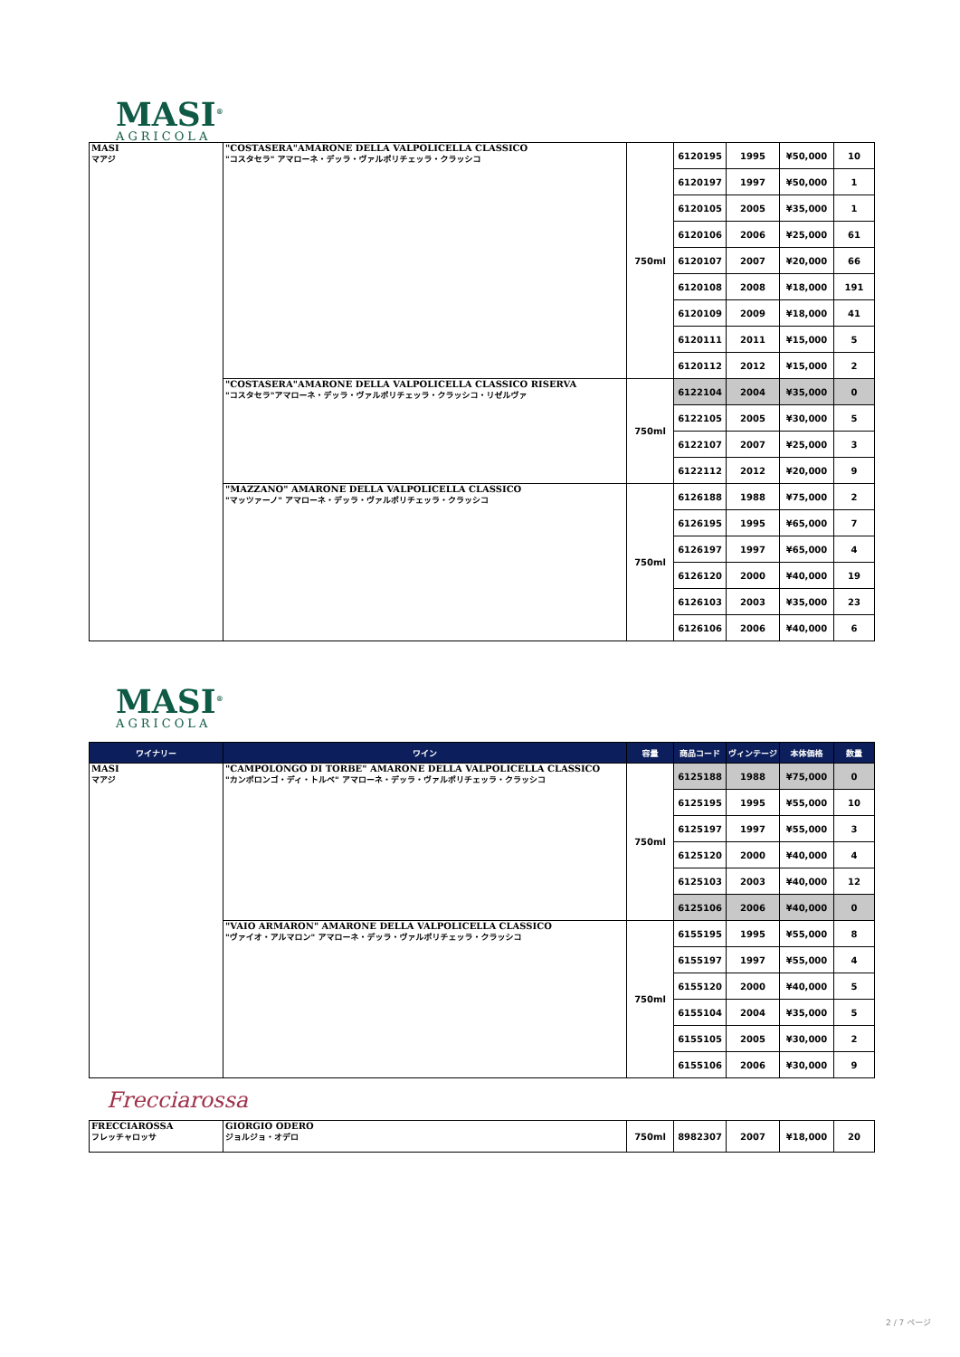MASI<sup>®</sup>
AGRICOLA
| MASI マアジ | "COSTASERA"AMARONE DELLA VALPOLICELLA CLASSICO "コスタセラ" アマローネ・デッラ・ヴァルポリチェッラ・クラッシコ | 750ml | 6120195 | 1995 | ¥50,000 | 10 |
| | | | 6120197 | 1997 | ¥50,000 | 1 |
| | | | 6120105 | 2005 | ¥35,000 | 1 |
| | | | 6120106 | 2006 | ¥25,000 | 61 |
| | | | 6120107 | 2007 | ¥20,000 | 66 |
| | | | 6120108 | 2008 | ¥18,000 | 191 |
| | | | 6120109 | 2009 | ¥18,000 | 41 |
| | | | 6120111 | 2011 | ¥15,000 | 5 |
| | | | 6120112 | 2012 | ¥15,000 | 2 |
| | "COSTASERA"AMARONE DELLA VALPOLICELLA CLASSICO RISERVA "コスタセラ"アマローネ・デッラ・ヴァルポリチェッラ・クラッシコ・リゼルヴァ | 750ml | 6122104 | 2004 | ¥35,000 | 0 |
| | | | 6122105 | 2005 | ¥30,000 | 5 |
| | | | 6122107 | 2007 | ¥25,000 | 3 |
| | | | 6122112 | 2012 | ¥20,000 | 9 |
| | "MAZZANO" AMARONE DELLA VALPOLICELLA CLASSICO "マッツァーノ" アマローネ・デッラ・ヴァルポリチェッラ・クラッシコ | 750ml | 6126188 | 1988 | ¥75,000 | 2 |
| | | | 6126195 | 1995 | ¥65,000 | 7 |
| | | | 6126197 | 1997 | ¥65,000 | 4 |
| | | | 6126120 | 2000 | ¥40,000 | 19 |
| | | | 6126103 | 2003 | ¥35,000 | 23 |
| | | | 6126106 | 2006 | ¥40,000 | 6 |
MASI<sup>®</sup>
AGRICOLA
| ワイナリー | ワイン | 容量 | 商品コード | ヴィンテージ | 本体価格 | 数量 |
| --- | --- | --- | --- | --- | --- | --- |
| MASI マアジ | "CAMPOLONGO DI TORBE" AMARONE DELLA VALPOLICELLA CLASSICO "カンポロンゴ・ディ・トルベ" アマローネ・デッラ・ヴァルポリチェッラ・クラッシコ | 750ml | 6125188 | 1988 | ¥75,000 | 0 |
| | | | 6125195 | 1995 | ¥55,000 | 10 |
| | | | 6125197 | 1997 | ¥55,000 | 3 |
| | | | 6125120 | 2000 | ¥40,000 | 4 |
| | | | 6125103 | 2003 | ¥40,000 | 12 |
| | | | 6125106 | 2006 | ¥40,000 | 0 |
| | "VAIO ARMARON" AMARONE DELLA VALPOLICELLA CLASSICO "ヴァイオ・アルマロン" アマローネ・デッラ・ヴァルポリチェッラ・クラッシコ | 750ml | 6155195 | 1995 | ¥55,000 | 8 |
| | | | 6155197 | 1997 | ¥55,000 | 4 |
| | | | 6155120 | 2000 | ¥40,000 | 5 |
| | | | 6155104 | 2004 | ¥35,000 | 5 |
| | | | 6155105 | 2005 | ¥30,000 | 2 |
| | | | 6155106 | 2006 | ¥30,000 | 9 |
Frecciarossa
| FRECCIAROSSA フレッチャロッサ | GIORGIO ODERO ジョルジョ・オデロ | 750ml | 8982307 | 2007 | ¥18,000 | 20 |
2 / 7 ページ